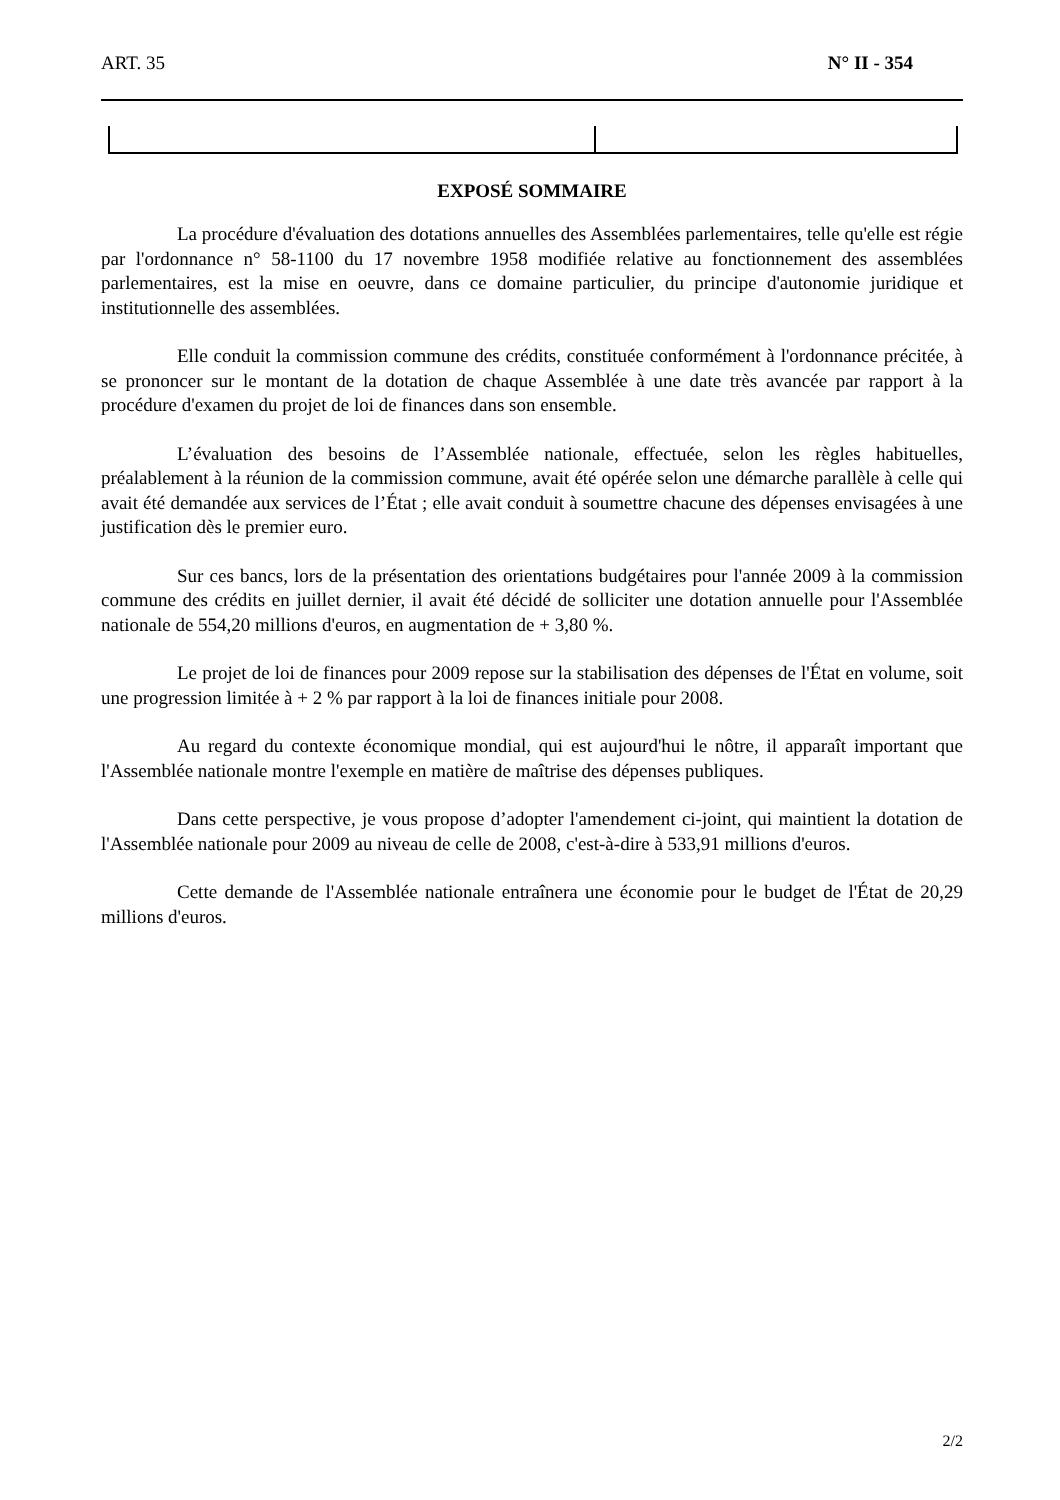ART. 35 N° II - 354
EXPOSÉ SOMMAIRE
La procédure d'évaluation des dotations annuelles des Assemblées parlementaires, telle qu'elle est régie par l'ordonnance n° 58-1100 du 17 novembre 1958 modifiée relative au fonctionnement des assemblées parlementaires, est la mise en oeuvre, dans ce domaine particulier, du principe d'autonomie juridique et institutionnelle des assemblées.
Elle conduit la commission commune des crédits, constituée conformément à l'ordonnance précitée, à se prononcer sur le montant de la dotation de chaque Assemblée à une date très avancée par rapport à la procédure d'examen du projet de loi de finances dans son ensemble.
L’évaluation des besoins de l’Assemblée nationale, effectuée, selon les règles habituelles, préalablement à la réunion de la commission commune, avait été opérée selon une démarche parallèle à celle qui avait été demandée aux services de l’État ; elle avait conduit à soumettre chacune des dépenses envisagées à une justification dès le premier euro.
Sur ces bancs, lors de la présentation des orientations budgétaires pour l'année 2009 à la commission commune des crédits en juillet dernier, il avait été décidé de solliciter une dotation annuelle pour l'Assemblée nationale de 554,20 millions d'euros, en augmentation de + 3,80 %.
Le projet de loi de finances pour 2009 repose sur la stabilisation des dépenses de l'État en volume, soit une progression limitée à + 2 % par rapport à la loi de finances initiale pour 2008.
Au regard du contexte économique mondial, qui est aujourd'hui le nôtre, il apparaît important que l'Assemblée nationale montre l'exemple en matière de maîtrise des dépenses publiques.
Dans cette perspective, je vous propose d’adopter l'amendement ci-joint, qui maintient la dotation de l'Assemblée nationale pour 2009 au niveau de celle de 2008, c'est-à-dire à 533,91 millions d'euros.
Cette demande de l'Assemblée nationale entraînera une économie pour le budget de l'État de 20,29 millions d'euros.
2/2